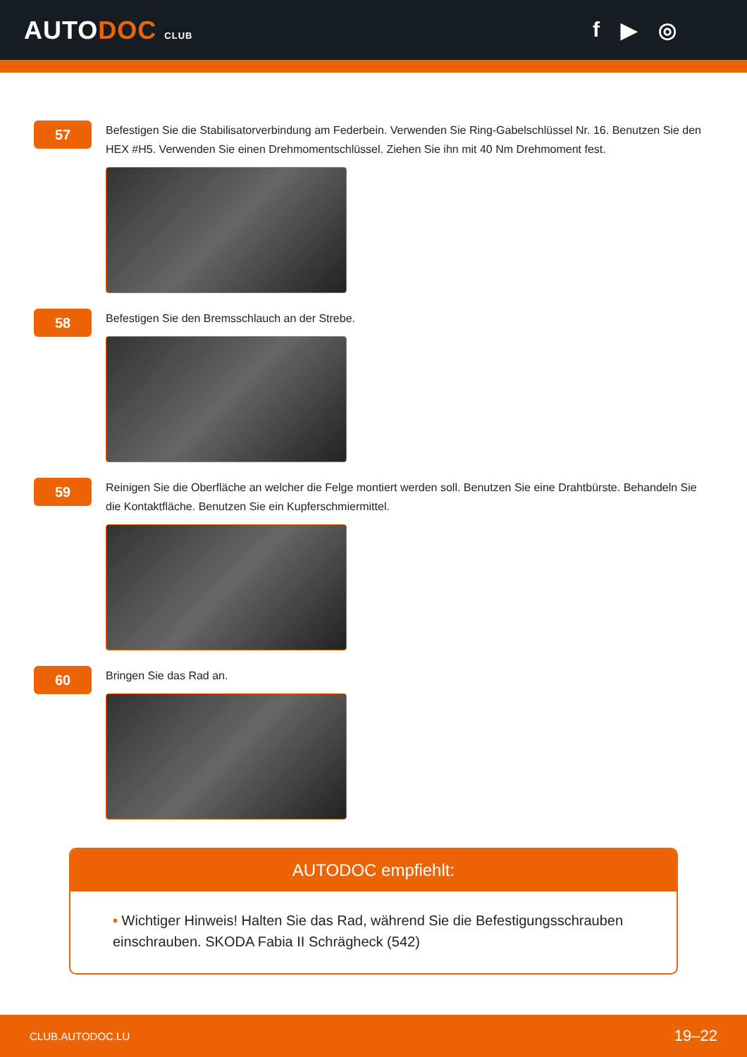AUTODOC CLUB
f ▶ ◎
57
Befestigen Sie die Stabilisatorverbindung am Federbein. Verwenden Sie Ring-Gabelschlüssel Nr. 16. Benutzen Sie den HEX #H5. Verwenden Sie einen Drehmomentschlüssel. Ziehen Sie ihn mit 40 Nm Drehmoment fest.
58
Befestigen Sie den Bremsschlauch an der Strebe.
59
Reinigen Sie die Oberfläche an welcher die Felge montiert werden soll. Benutzen Sie eine Drahtbürste. Behandeln Sie die Kontaktfläche. Benutzen Sie ein Kupferschmiermittel.
60
Bringen Sie das Rad an.
AUTODOC empfiehlt:
• Wichtiger Hinweis! Halten Sie das Rad, während Sie die Befestigungsschrauben einschrauben. SKODA Fabia II Schrägheck (542)
CLUB.AUTODOC.LU 19–22